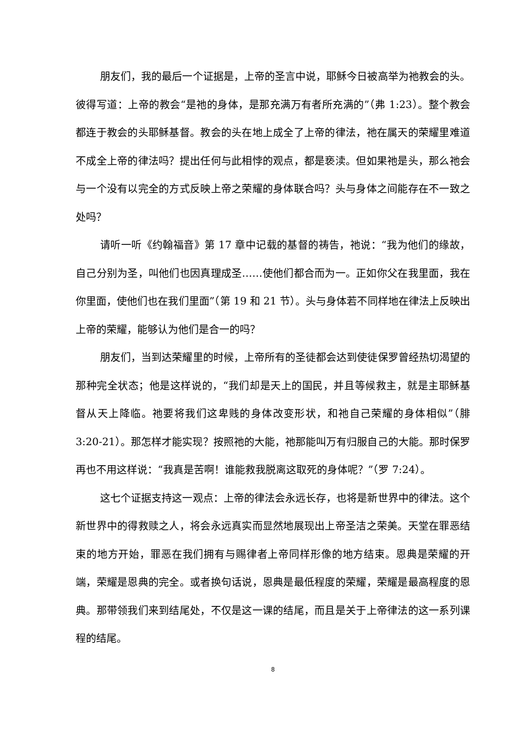朋友们，我的最后一个证据是，上帝的圣言中说，耶稣今日被高举为祂教会的头。彼得写道：上帝的教会“是祂的身体，是那充满万有者所充满的”（弗 1:23）。整个教会都连于教会的头耶稣基督。教会的头在地上成全了上帝的律法，祂在属天的荣耀里难道不成全上帝的律法吗？提出任何与此相悖的观点，都是亵渎。但如果祂是头，那么祂会与一个没有以完全的方式反映上帝之荣耀的身体联合吗？头与身体之间能存在不一致之处吗？
请听一听《约翰福音》第 17 章中记载的基督的祷告，祂说：“我为他们的缘故，自己分别为圣，叫他们也因真理成圣……使他们都合而为一。正如你父在我里面，我在你里面，使他们也在我们里面”（第 19 和 21 节）。头与身体若不同样地在律法上反映出上帝的荣耀，能够认为他们是合一的吗？
朋友们，当到达荣耀里的时候，上帝所有的圣徒都会达到使徒保罗曾经热切渴望的那种完全状态；他是这样说的，“我们却是天上的国民，并且等候救主，就是主耶稣基督从天上降临。祂要将我们这卑贱的身体改变形状，和祂自己荣耀的身体相似”（腓 3:20-21）。那怎样才能实现？按照祂的大能，祂那能叫万有归服自己的大能。那时保罗再也不用这样说：“我真是苦啊！谁能救我脱离这取死的身体呢？”（罗 7:24）。
这七个证据支持这一观点：上帝的律法会永远长存，也将是新世界中的律法。这个新世界中的得救赎之人，将会永远真实而显然地展现出上帝圣洁之荣美。天堂在罪恶结束的地方开始，罪恶在我们拥有与赐律者上帝同样形像的地方结束。恩典是荣耀的开端，荣耀是恩典的完全。或者换句话说，恩典是最低程度的荣耀，荣耀是最高程度的恩典。那带领我们来到结尾处，不仅是这一课的结尾，而且是关于上帝律法的这一系列课程的结尾。
8